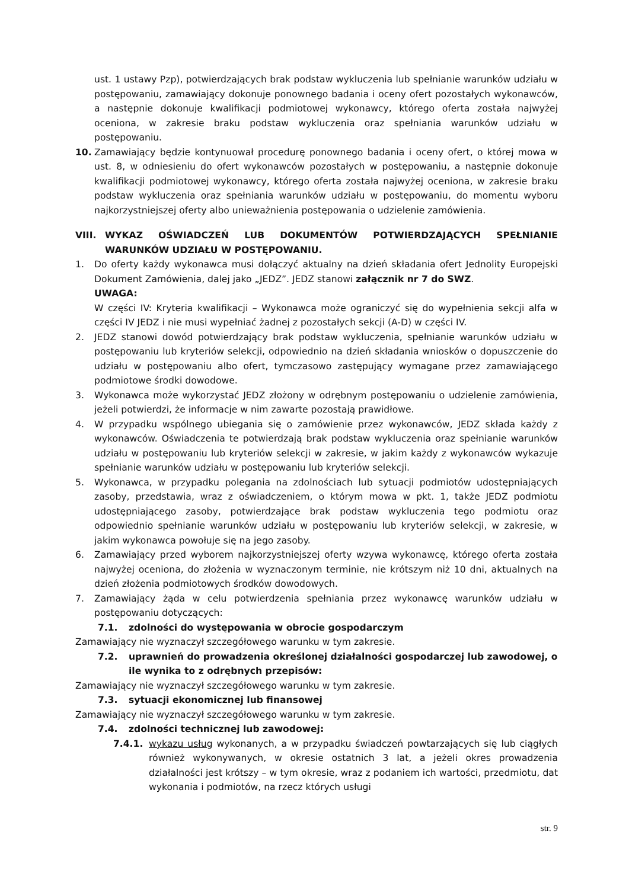ust. 1 ustawy Pzp), potwierdzających brak podstaw wykluczenia lub spełnianie warunków udziału w postępowaniu, zamawiający dokonuje ponownego badania i oceny ofert pozostałych wykonawców, a następnie dokonuje kwalifikacji podmiotowej wykonawcy, którego oferta została najwyżej oceniona, w zakresie braku podstaw wykluczenia oraz spełniania warunków udziału w postępowaniu.
10. Zamawiający będzie kontynuował procedurę ponownego badania i oceny ofert, o której mowa w ust. 8, w odniesieniu do ofert wykonawców pozostałych w postępowaniu, a następnie dokonuje kwalifikacji podmiotowej wykonawcy, którego oferta została najwyżej oceniona, w zakresie braku podstaw wykluczenia oraz spełniania warunków udziału w postępowaniu, do momentu wyboru najkorzystniejszej oferty albo unieważnienia postępowania o udzielenie zamówienia.
VIII. WYKAZ OŚWIADCZEŃ LUB DOKUMENTÓW POTWIERDZAJĄCYCH SPEŁNIANIE WARUNKÓW UDZIAŁU W POSTĘPOWANIU.
1. Do oferty każdy wykonawca musi dołączyć aktualny na dzień składania ofert Jednolity Europejski Dokument Zamówienia, dalej jako „JEDZ”. JEDZ stanowi załącznik nr 7 do SWZ.
UWAGA:
W części IV: Kryteria kwalifikacji – Wykonawca może ograniczyć się do wypełnienia sekcji alfa w części IV JEDZ i nie musi wypełniać żadnej z pozostałych sekcji (A-D) w części IV.
2. JEDZ stanowi dowód potwierdzający brak podstaw wykluczenia, spełnianie warunków udziału w postępowaniu lub kryteriów selekcji, odpowiednio na dzień składania wniosków o dopuszczenie do udziału w postępowaniu albo ofert, tymczasowo zastępujący wymagane przez zamawiającego podmiotowe środki dowodowe.
3. Wykonawca może wykorzystać JEDZ złożony w odrębnym postępowaniu o udzielenie zamówienia, jeżeli potwierdzi, że informacje w nim zawarte pozostają prawidłowe.
4. W przypadku wspólnego ubiegania się o zamówienie przez wykonawców, JEDZ składa każdy z wykonawców. Oświadczenia te potwierdzają brak podstaw wykluczenia oraz spełnianie warunków udziału w postępowaniu lub kryteriów selekcji w zakresie, w jakim każdy z wykonawców wykazuje spełnianie warunków udziału w postępowaniu lub kryteriów selekcji.
5. Wykonawca, w przypadku polegania na zdolnościach lub sytuacji podmiotów udostępniających zasoby, przedstawia, wraz z oświadczeniem, o którym mowa w pkt. 1, także JEDZ podmiotu udostępniającego zasoby, potwierdzające brak podstaw wykluczenia tego podmiotu oraz odpowiednio spełnianie warunków udziału w postępowaniu lub kryteriów selekcji, w zakresie, w jakim wykonawca powołuje się na jego zasoby.
6. Zamawiający przed wyborem najkorzystniejszej oferty wzywa wykonawcę, którego oferta została najwyżej oceniona, do złożenia w wyznaczonym terminie, nie krótszym niż 10 dni, aktualnych na dzień złożenia podmiotowych środków dowodowych.
7. Zamawiający żąda w celu potwierdzenia spełniania przez wykonawcę warunków udziału w postępowaniu dotyczących:
7.1. zdolności do występowania w obrocie gospodarczym
Zamawiający nie wyznaczył szczegółowego warunku w tym zakresie.
7.2. uprawnień do prowadzenia określonej działalności gospodarczej lub zawodowej, o ile wynika to z odrębnych przepisów:
Zamawiający nie wyznaczył szczegółowego warunku w tym zakresie.
7.3. sytuacji ekonomicznej lub finansowej
Zamawiający nie wyznaczył szczegółowego warunku w tym zakresie.
7.4. zdolności technicznej lub zawodowej:
7.4.1. wykazu usług wykonanych, a w przypadku świadczeń powtarzających się lub ciągłych również wykonywanych, w okresie ostatnich 3 lat, a jeżeli okres prowadzenia działalności jest krótszy – w tym okresie, wraz z podaniem ich wartości, przedmiotu, dat wykonania i podmiotów, na rzecz których usługi
str. 9